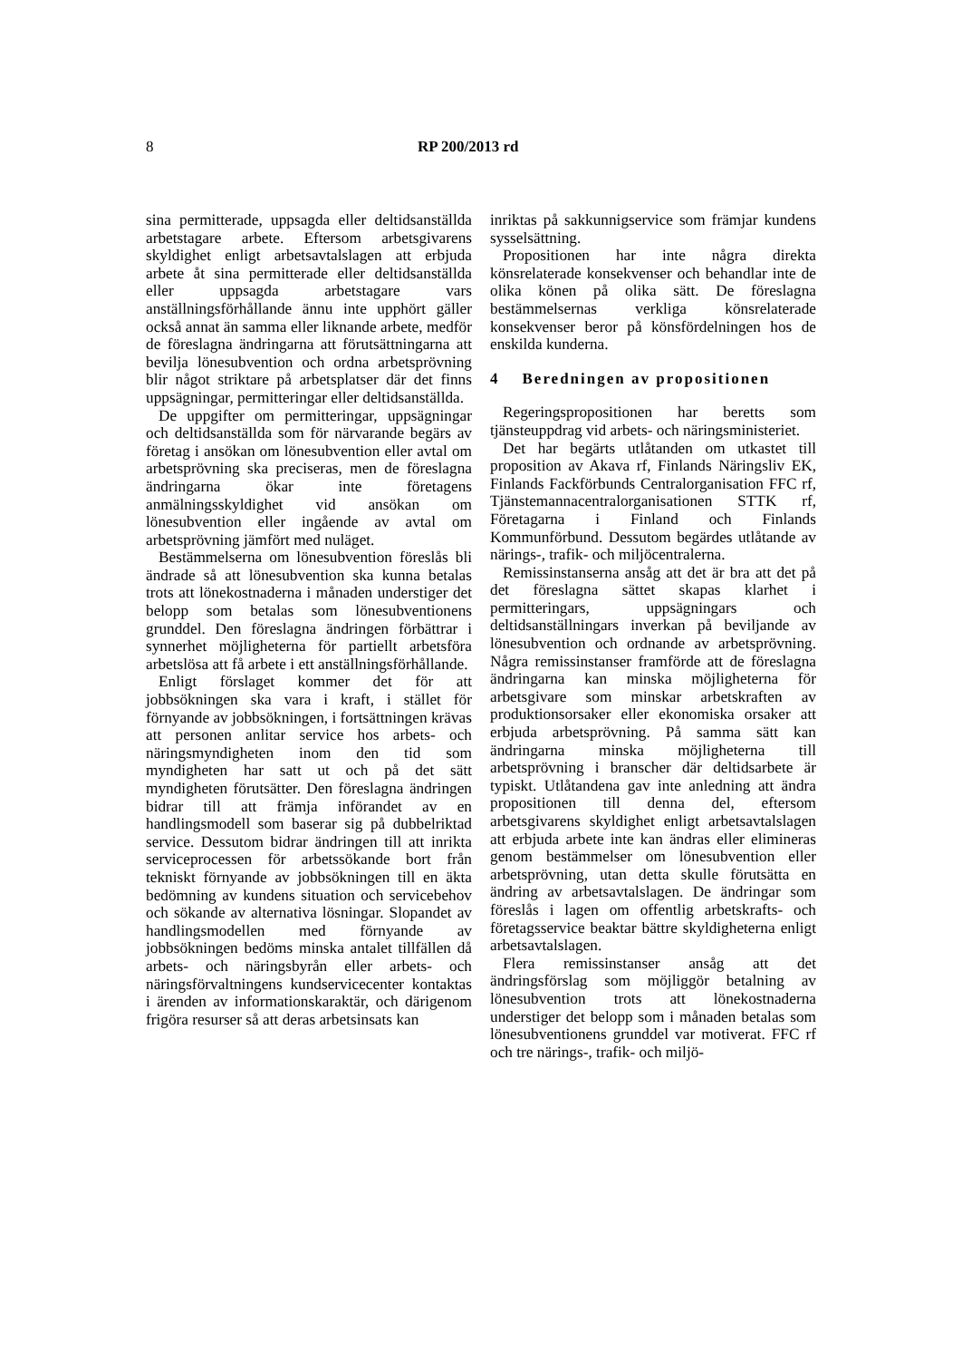8 RP 200/2013 rd
sina permitterade, uppsagda eller deltidsanställda arbetstagare arbete. Eftersom arbetsgivarens skyldighet enligt arbetsavtalslagen att erbjuda arbete åt sina permitterade eller deltidsanställda eller uppsagda arbetstagare vars anställningsförhållande ännu inte upphört gäller också annat än samma eller liknande arbete, medför de föreslagna ändringarna att förutsättningarna att bevilja lönesubvention och ordna arbetsprövning blir något striktare på arbetsplatser där det finns uppsägningar, permitteringar eller deltidsanställda.
De uppgifter om permitteringar, uppsägningar och deltidsanställda som för närvarande begärs av företag i ansökan om lönesubvention eller avtal om arbetsprövning ska preciseras, men de föreslagna ändringarna ökar inte företagens anmälningsskyldighet vid ansökan om lönesubvention eller ingående av avtal om arbetsprövning jämfört med nuläget.
Bestämmelserna om lönesubvention föreslås bli ändrade så att lönesubvention ska kunna betalas trots att lönekostnaderna i månaden understiger det belopp som betalas som lönesubventionens grunddel. Den föreslagna ändringen förbättrar i synnerhet möjligheterna för partiellt arbetsföra arbetslösa att få arbete i ett anställningsförhållande.
Enligt förslaget kommer det för att jobbsökningen ska vara i kraft, i stället för förnyande av jobbsökningen, i fortsättningen krävas att personen anlitar service hos arbets- och näringsmyndigheten inom den tid som myndigheten har satt ut och på det sätt myndigheten förutsätter. Den föreslagna ändringen bidrar till att främja införandet av en handlingsmodell som baserar sig på dubbelriktad service. Dessutom bidrar ändringen till att inrikta serviceprocessen för arbetssökande bort från tekniskt förnyande av jobbsökningen till en äkta bedömning av kundens situation och servicebehov och sökande av alternativa lösningar. Slopandet av handlingsmodellen med förnyande av jobbsökningen bedöms minska antalet tillfällen då arbets- och näringsbyrån eller arbets- och näringsförvaltningens kundservicecenter kontaktas i ärenden av informationskaraktär, och därigenom frigöra resurser så att deras arbetsinsats kan
inriktas på sakkunnigservice som främjar kundens sysselsättning.
Propositionen har inte några direkta könsrelaterade konsekvenser och behandlar inte de olika könen på olika sätt. De föreslagna bestämmelsernas verkliga könsrelaterade konsekvenser beror på könsfördelningen hos de enskilda kunderna.
4 Beredningen av propositionen
Regeringspropositionen har beretts som tjänsteuppdrag vid arbets- och näringsministeriet.
Det har begärts utlåtanden om utkastet till proposition av Akava rf, Finlands Näringsliv EK, Finlands Fackförbunds Centralorganisation FFC rf, Tjänstemannacentralorganisationen STTK rf, Företagarna i Finland och Finlands Kommunförbund. Dessutom begärdes utlåtande av närings-, trafik- och miljöcentralerna.
Remissinstanserna ansåg att det är bra att det på det föreslagna sättet skapas klarhet i permitteringars, uppsägningars och deltidsanställningars inverkan på beviljande av lönesubvention och ordnande av arbetsprövning. Några remissinstanser framförde att de föreslagna ändringarna kan minska möjligheterna för arbetsgivare som minskar arbetskraften av produktionsorsaker eller ekonomiska orsaker att erbjuda arbetsprövning. På samma sätt kan ändringarna minska möjligheterna till arbetsprövning i branscher där deltidsarbete är typiskt. Utlåtandena gav inte anledning att ändra propositionen till denna del, eftersom arbetsgivarens skyldighet enligt arbetsavtalslagen att erbjuda arbete inte kan ändras eller elimineras genom bestämmelser om lönesubvention eller arbetsprövning, utan detta skulle förutsätta en ändring av arbetsavtalslagen. De ändringar som föreslås i lagen om offentlig arbetskrafts- och företagsservice beaktar bättre skyldigheterna enligt arbetsavtalslagen.
Flera remissinstanser ansåg att det ändringsförslag som möjliggör betalning av lönesubvention trots att lönekostnaderna understiger det belopp som i månaden betalas som lönesubventionens grunddel var motiverat. FFC rf och tre närings-, trafik- och miljö-